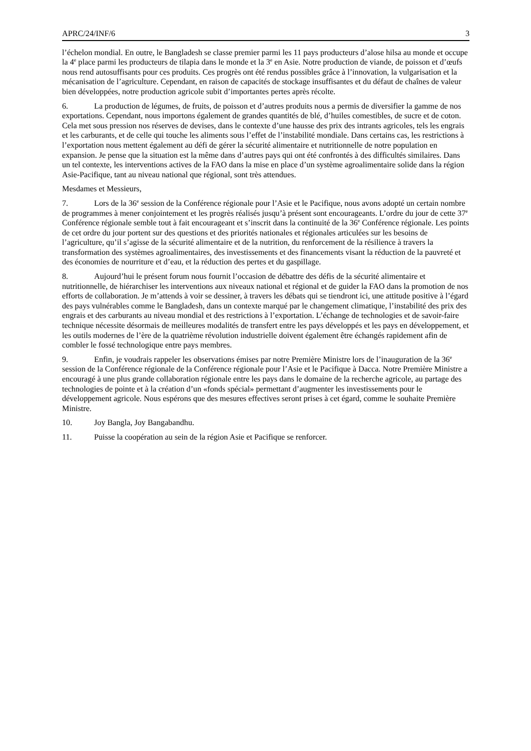APRC/24/INF/6 3
l’échelon mondial. En outre, le Bangladesh se classe premier parmi les 11 pays producteurs d’alose hilsa au monde et occupe la 4<sup>e</sup> place parmi les producteurs de tilapia dans le monde et la 3<sup>e</sup> en Asie. Notre production de viande, de poisson et d’œufs nous rend autosuffisants pour ces produits. Ces progrès ont été rendus possibles grâce à l’innovation, la vulgarisation et la mécanisation de l’agriculture. Cependant, en raison de capacités de stockage insuffisantes et du défaut de chaînes de valeur bien développées, notre production agricole subit d’importantes pertes après récolte.
6. La production de légumes, de fruits, de poisson et d’autres produits nous a permis de diversifier la gamme de nos exportations. Cependant, nous importons également de grandes quantités de blé, d’huiles comestibles, de sucre et de coton. Cela met sous pression nos réserves de devises, dans le contexte d’une hausse des prix des intrants agricoles, tels les engrais et les carburants, et de celle qui touche les aliments sous l’effet de l’instabilité mondiale. Dans certains cas, les restrictions à l’exportation nous mettent également au défi de gérer la sécurité alimentaire et nutritionnelle de notre population en expansion. Je pense que la situation est la même dans d’autres pays qui ont été confrontés à des difficultés similaires. Dans un tel contexte, les interventions actives de la FAO dans la mise en place d’un système agroalimentaire solide dans la région Asie-Pacifique, tant au niveau national que régional, sont très attendues.
Mesdames et Messieurs,
7. Lors de la 36<sup>e</sup> session de la Conférence régionale pour l’Asie et le Pacifique, nous avons adopté un certain nombre de programmes à mener conjointement et les progrès réalisés jusqu’à présent sont encourageants. L’ordre du jour de cette 37<sup>e</sup> Conférence régionale semble tout à fait encourageant et s’inscrit dans la continuité de la 36<sup>e</sup> Conférence régionale. Les points de cet ordre du jour portent sur des questions et des priorités nationales et régionales articulées sur les besoins de l’agriculture, qu’il s’agisse de la sécurité alimentaire et de la nutrition, du renforcement de la résilience à travers la transformation des systèmes agroalimentaires, des investissements et des financements visant la réduction de la pauvreté et des économies de nourriture et d’eau, et la réduction des pertes et du gaspillage.
8. Aujourd’hui le présent forum nous fournit l’occasion de débattre des défis de la sécurité alimentaire et nutritionnelle, de hiérarchiser les interventions aux niveaux national et régional et de guider la FAO dans la promotion de nos efforts de collaboration. Je m’attends à voir se dessiner, à travers les débats qui se tiendront ici, une attitude positive à l’égard des pays vulnérables comme le Bangladesh, dans un contexte marqué par le changement climatique, l’instabilité des prix des engrais et des carburants au niveau mondial et des restrictions à l’exportation. L’échange de technologies et de savoir-faire technique nécessite désormais de meilleures modalités de transfert entre les pays développés et les pays en développement, et les outils modernes de l’ère de la quatrième révolution industrielle doivent également être échangés rapidement afin de combler le fossé technologique entre pays membres.
9. Enfin, je voudrais rappeler les observations émises par notre Première Ministre lors de l’inauguration de la 36<sup>e</sup> session de la Conférence régionale de la Conférence régionale pour l’Asie et le Pacifique à Dacca. Notre Première Ministre a encouragé à une plus grande collaboration régionale entre les pays dans le domaine de la recherche agricole, au partage des technologies de pointe et à la création d’un «fonds spécial» permettant d’augmenter les investissements pour le développement agricole. Nous espérons que des mesures effectives seront prises à cet égard, comme le souhaite Première Ministre.
10. Joy Bangla, Joy Bangabandhu.
11. Puisse la coopération au sein de la région Asie et Pacifique se renforcer.